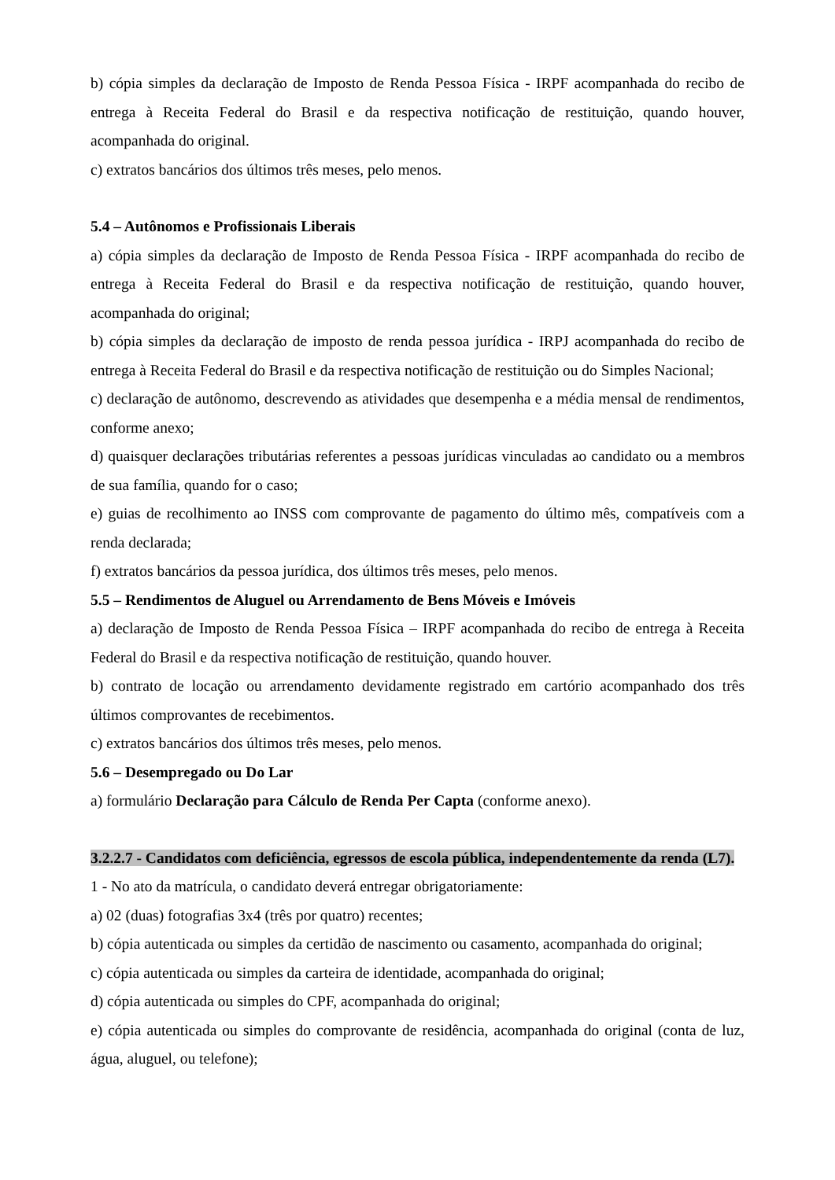b) cópia simples da declaração de Imposto de Renda Pessoa Física - IRPF acompanhada do recibo de entrega à Receita Federal do Brasil e da respectiva notificação de restituição, quando houver, acompanhada do original.
c) extratos bancários dos últimos três meses, pelo menos.
5.4 – Autônomos e Profissionais Liberais
a) cópia simples da declaração de Imposto de Renda Pessoa Física - IRPF acompanhada do recibo de entrega à Receita Federal do Brasil e da respectiva notificação de restituição, quando houver, acompanhada do original;
b) cópia simples da declaração de imposto de renda pessoa jurídica - IRPJ acompanhada do recibo de entrega à Receita Federal do Brasil e da respectiva notificação de restituição ou do Simples Nacional;
c) declaração de autônomo, descrevendo as atividades que desempenha e a média mensal de rendimentos, conforme anexo;
d) quaisquer declarações tributárias referentes a pessoas jurídicas vinculadas ao candidato ou a membros de sua família, quando for o caso;
e) guias de recolhimento ao INSS com comprovante de pagamento do último mês, compatíveis com a renda declarada;
f) extratos bancários da pessoa jurídica, dos últimos três meses, pelo menos.
5.5 – Rendimentos de Aluguel ou Arrendamento de Bens Móveis e Imóveis
a) declaração de Imposto de Renda Pessoa Física – IRPF acompanhada do recibo de entrega à Receita Federal do Brasil e da respectiva notificação de restituição, quando houver.
b) contrato de locação ou arrendamento devidamente registrado em cartório acompanhado dos três últimos comprovantes de recebimentos.
c) extratos bancários dos últimos três meses, pelo menos.
5.6 – Desempregado ou Do Lar
a) formulário Declaração para Cálculo de Renda Per Capta (conforme anexo).
3.2.2.7 - Candidatos com deficiência, egressos de escola pública, independentemente da renda (L7).
1 - No ato da matrícula, o candidato deverá entregar obrigatoriamente:
a) 02 (duas) fotografias 3x4 (três por quatro) recentes;
b) cópia autenticada ou simples da certidão de nascimento ou casamento, acompanhada do original;
c) cópia autenticada ou simples da carteira de identidade, acompanhada do original;
d) cópia autenticada ou simples do CPF, acompanhada do original;
e) cópia autenticada ou simples do comprovante de residência, acompanhada do original (conta de luz, água, aluguel, ou telefone);